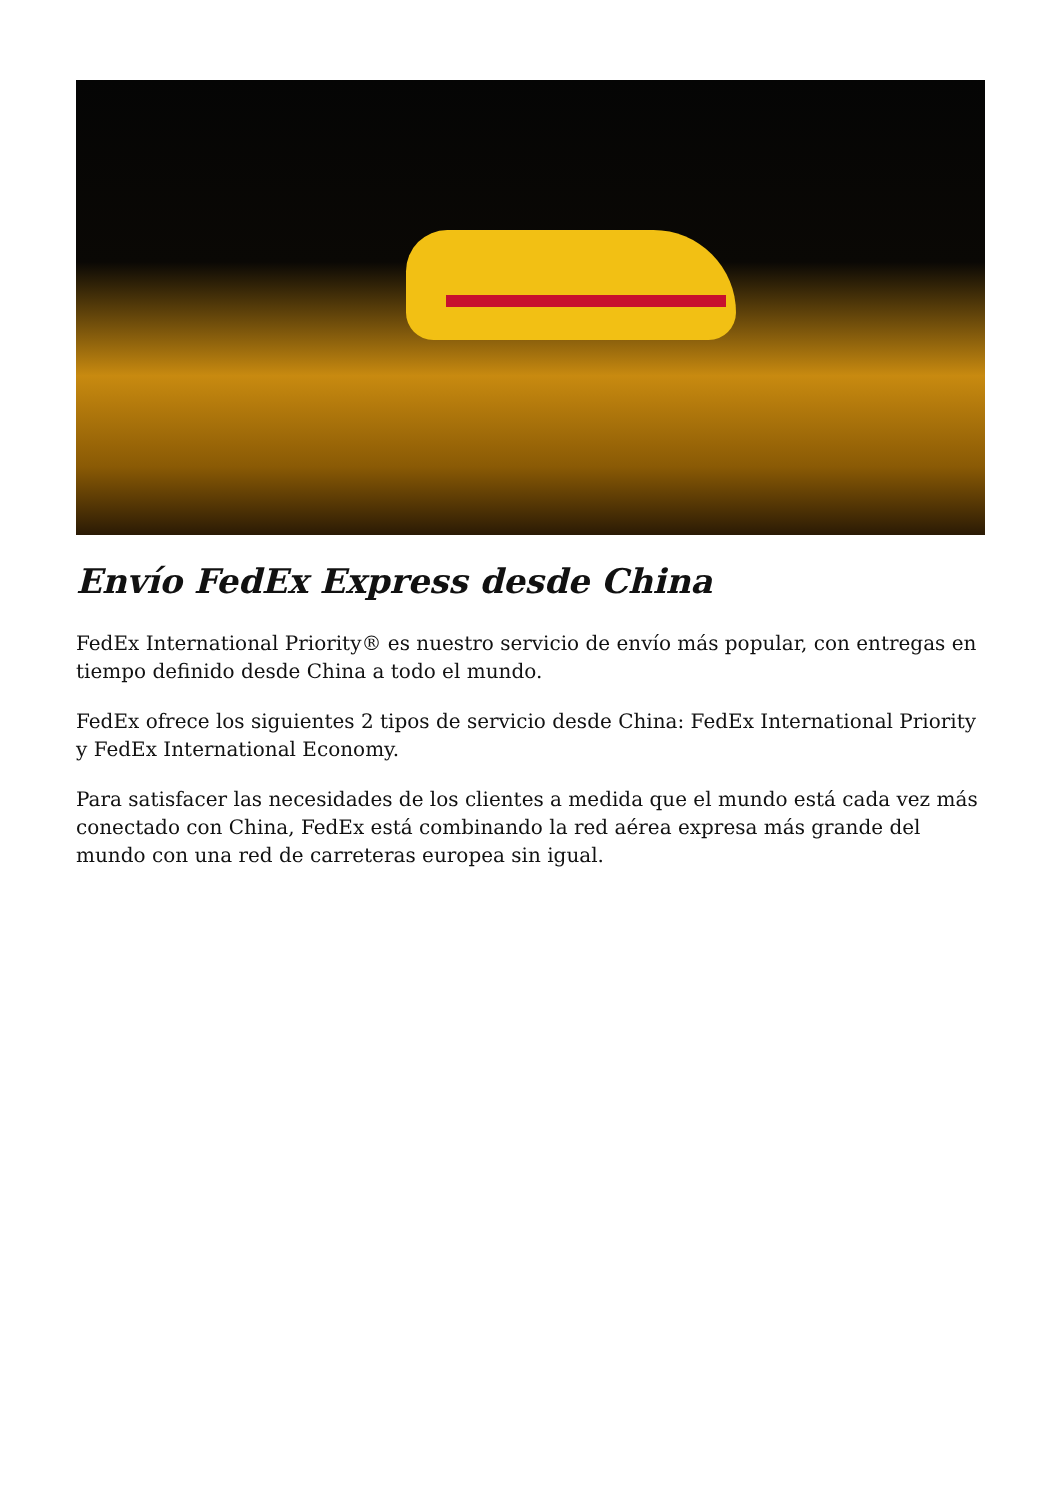Envío FedEx Express desde China
FedEx International Priority® es nuestro servicio de envío más popular, con entregas en tiempo definido desde China a todo el mundo.
FedEx ofrece los siguientes 2 tipos de servicio desde China: FedEx International Priority y FedEx International Economy.
Para satisfacer las necesidades de los clientes a medida que el mundo está cada vez más conectado con China, FedEx está combinando la red aérea expresa más grande del mundo con una red de carreteras europea sin igual.